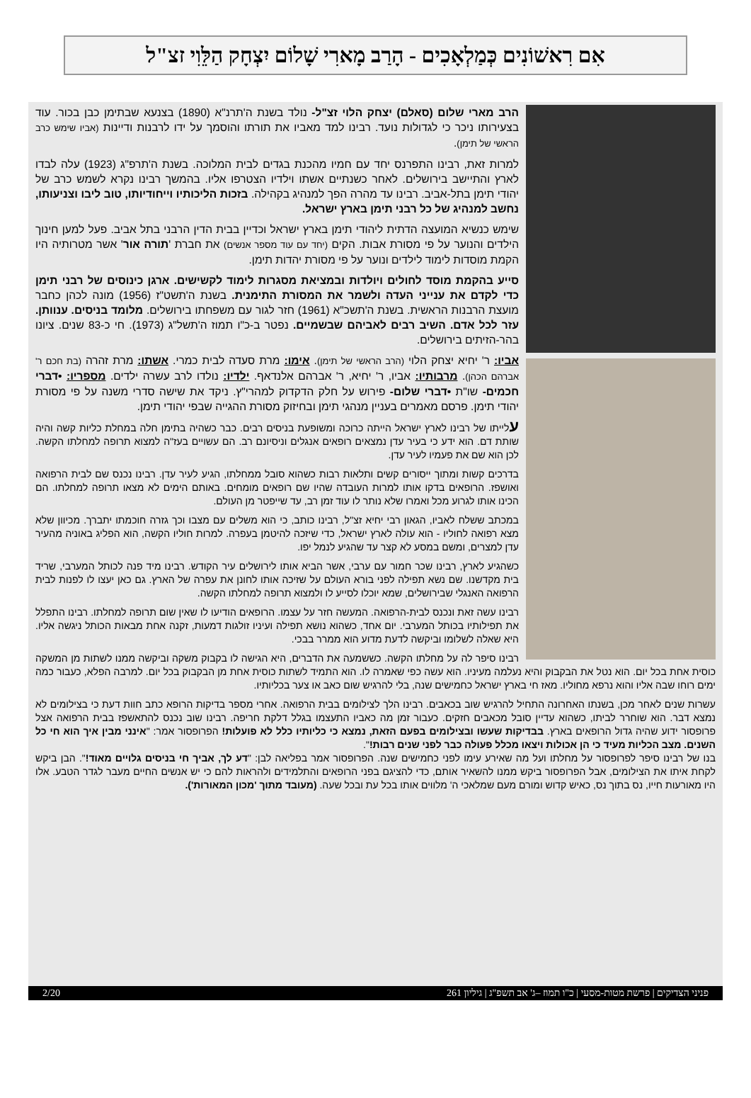אִם רִאשׁוֹנִים כְּמַלְאָכִים - הָרַב מָארִי שָׁלוֹם יִצְחָק הַלֵּוִי זצ"ל
הרב מארי שלום (סאלם) יצחק הלוי זצ"ל- נולד בשנת ה'תרנ"א (1890) בצנעא שבתימן כבן בכור. עוד בצעירותו ניכר כי לגדולות נועד. רבינו למד מאביו את תורתו והוסמך על ידו לרבנות ודיינות (אביו שימש כרב הראשי של תימן).
למרות זאת, רבינו התפרנס יחד עם חמיו מהכנת בגדים לבית המלוכה. בשנת ה'תרפ"ג (1923) עלה לבדו לארץ והתיישב בירושלים. לאחר כשנתיים אשתו וילדיו הצטרפו אליו. בהמשך רבינו נקרא לשמש כרב של יהודי תימן בתל-אביב. רבינו עד מהרה הפך למנהיג בקהילה. בזכות הליכותיו וייחודיותו, טוב ליבו וצניעותו, נחשב למנהיג של כל רבני תימן בארץ ישראל.
שימש כנשיא המועצה הדתית ליהודי תימן בארץ ישראל וכדיין בבית הדין הרבני בתל אביב. פעל למען חינוך הילדים והנוער על פי מסורת אבות. הקים (יחד עם עוד מספר אנשים) את חברת 'תורה אור' אשר מטרותיה היו הקמת מוסדות לימוד לילדים ונוער על פי מסורת יהדות תימן.
סייע בהקמת מוסד לחולים ויולדות ובמציאת מסגרות לימוד לקשישים. ארגן כינוסים של רבני תימן כדי לקדם את ענייני העדה ולשמר את המסורת התימנית. בשנת ה'תשט"ז (1956) מונה לכהן כחבר מועצת הרבנות הראשית. בשנת ה'תשכ"א (1961) חזר לגור עם משפחתו בירושלים. מלומד בניסים. ענוותן. עזר לכל אדם. השיב רבים לאביהם שבשמיים. נפטר ב-כ"ו תמוז ה'תשל"ג (1973). חי כ-83 שנים. ציונו בהר-הזיתים בירושלים.
אביו: ר' יחיא יצחק הלוי (הרב הראשי של תימן). אימו: מרת סעדה לבית כמרי. אשתו: מרת זהרה (בת חכם ר' אברהם הכהן). מרבותיו: אביו, ר' יחיא, ר' אברהם אלנדאף. ילדיו: נולדו לרב עשרה ילדים. מספריו: •דברי חכמים- שו"ת •דברי שלום- פירוש על חלק הדקדוק למהרי"ץ. ניקד את שישה סדרי משנה על פי מסורת יהודי תימן. פרסם מאמרים בעניין מנהגי תימן ובחיזוק מסורת ההגייה שבפי יהודי תימן.
עלייתו של רבינו לארץ ישראל הייתה כרוכה ומשופעת בניסים רבים. כבר כשהיה בתימן חלה במחלת כליות קשה והיה שותת דם. הוא ידע כי בעיר עדן נמצאים רופאים אנגלים וניסיונם רב. הם עשויים בעז"ה למצוא תרופה למחלתו הקשה. לכן הוא שם את פעמיו לעיר עדן.
בדרכים קשות ומתוך ייסורים קשים ותלאות רבות כשהוא סובל ממחלתו, הגיע לעיר עדן. רבינו נכנס שם לבית הרפואה ואושפז. הרופאים בדקו אותו למרות העובדה שהיו שם רופאים מומחים. באותם הימים לא מצאו תרופה למחלתו. הם הכינו אותו לגרוע מכל ואמרו שלא נותר לו עוד זמן רב, עד שייפטר מן העולם.
במכתב ששלח לאביו, הגאון רבי יחיא זצ"ל, רבינו כותב, כי הוא משלים עם מצבו וכך גזרה חוכמתו יתברך. מכיוון שלא מצא רפואה לחוליו - הוא עולה לארץ ישראל, כדי שיזכה להיטמן בעפרה. למרות חוליו הקשה, הוא הפליג באוניה מהעיר עדן למצרים, ומשם במסע לא קצר עד שהגיע לנמל יפו.
כשהגיע לארץ, רבינו שכר חמור עם ערבי, אשר הביא אותו לירושלים עיר הקודש. רבינו מיד פנה לכותל המערבי, שריד בית מקדשנו. שם נשא תפילה לפני בורא העולם על שזיכה אותו לחונן את עפרה של הארץ. גם כאן יעצו לו לפנות לבית הרפואה האנגלי שבירושלים, שמא יוכלו לסייע לו ולמצוא תרופה למחלתו הקשה.
רבינו עשה זאת ונכנס לבית-הרפואה. המעשה חזר על עצמו. הרופאים הודיעו לו שאין שום תרופה למחלתו. רבינו התפלל את תפילותיו בכותל המערבי. יום אחד, כשהוא נושא תפילה ועיניו זולגות דמעות, זקנה אחת מבאות הכותל ניגשה אליו. היא שאלה לשלומו וביקשה לדעת מדוע הוא ממרר בבכי.
רבינו סיפר לה על מחלתו הקשה. כששמעה את הדברים, היא הגישה לו בקבוק משקה וביקשה ממנו לשתות מן המשקה כוסית אחת בכל יום. הוא נטל את הבקבוק והיא נעלמה מעיניו. הוא עשה כפי שאמרה לו. הוא התמיד לשתות כוסית אחת מן הבקבוק בכל יום. למרבה הפלא, כעבור כמה ימים רוחו שבה אליו והוא נרפא מחוליו. מאז חי בארץ ישראל כחמישים שנה, בלי להרגיש שום כאב או צער בכליותיו.
עשרות שנים לאחר מכן, בשנתו האחרונה התחיל להרגיש שוב בכאבים. רבינו הלך לצילומים בבית הרפואה. אחרי מספר בדיקות הרופא כתב חוות דעת כי בצילומים לא נמצא דבר. הוא שוחרר לביתו, כשהוא עדיין סובל מכאבים חזקים. כעבור זמן מה כאביו התעצמו בגלל דלקת חריפה. רבינו שוב נכנס להתאשפז בבית הרפואה אצל פרופסור ידוע שהיה גדול הרופאים בארץ. בבדיקות שעשו ובצילומים בפעם הזאת, נמצא כי כליותיו כלל לא פועלות! הפרופסור אמר: "אינני מבין איך הוא חי כל השנים. מצב הכליות מעיד כי הן אכולות ויצאו מכלל פעולה כבר לפני שנים רבות!".
בנו של רבינו סיפר לפרופסור על מחלתו ועל מה שאירע עימו לפני כחמישים שנה. הפרופסור אמר בפליאה לבן: "דע לך, אביך חי בניסים גלויים מאוד!". הבן ביקש לקחת איתו את הצילומים, אבל הפרופסור ביקש ממנו להשאיר אותם, כדי להציגם בפני הרופאים והתלמידים ולהראות להם כי יש אנשים החיים מעבר לגדר הטבע. אלו היו מאורעות חייו, נס בתוך נס, כאיש קדוש ומורם מעם שמלאכי ה' מלווים אותו בכל עת ובכל שעה. (מעובד מתוך 'מכון המאורות').
פניני הצדיקים | פרשת מטות-מסעי | כ"ו תמוז –ג' אב תשפ"ג | גיליון 261 2/20